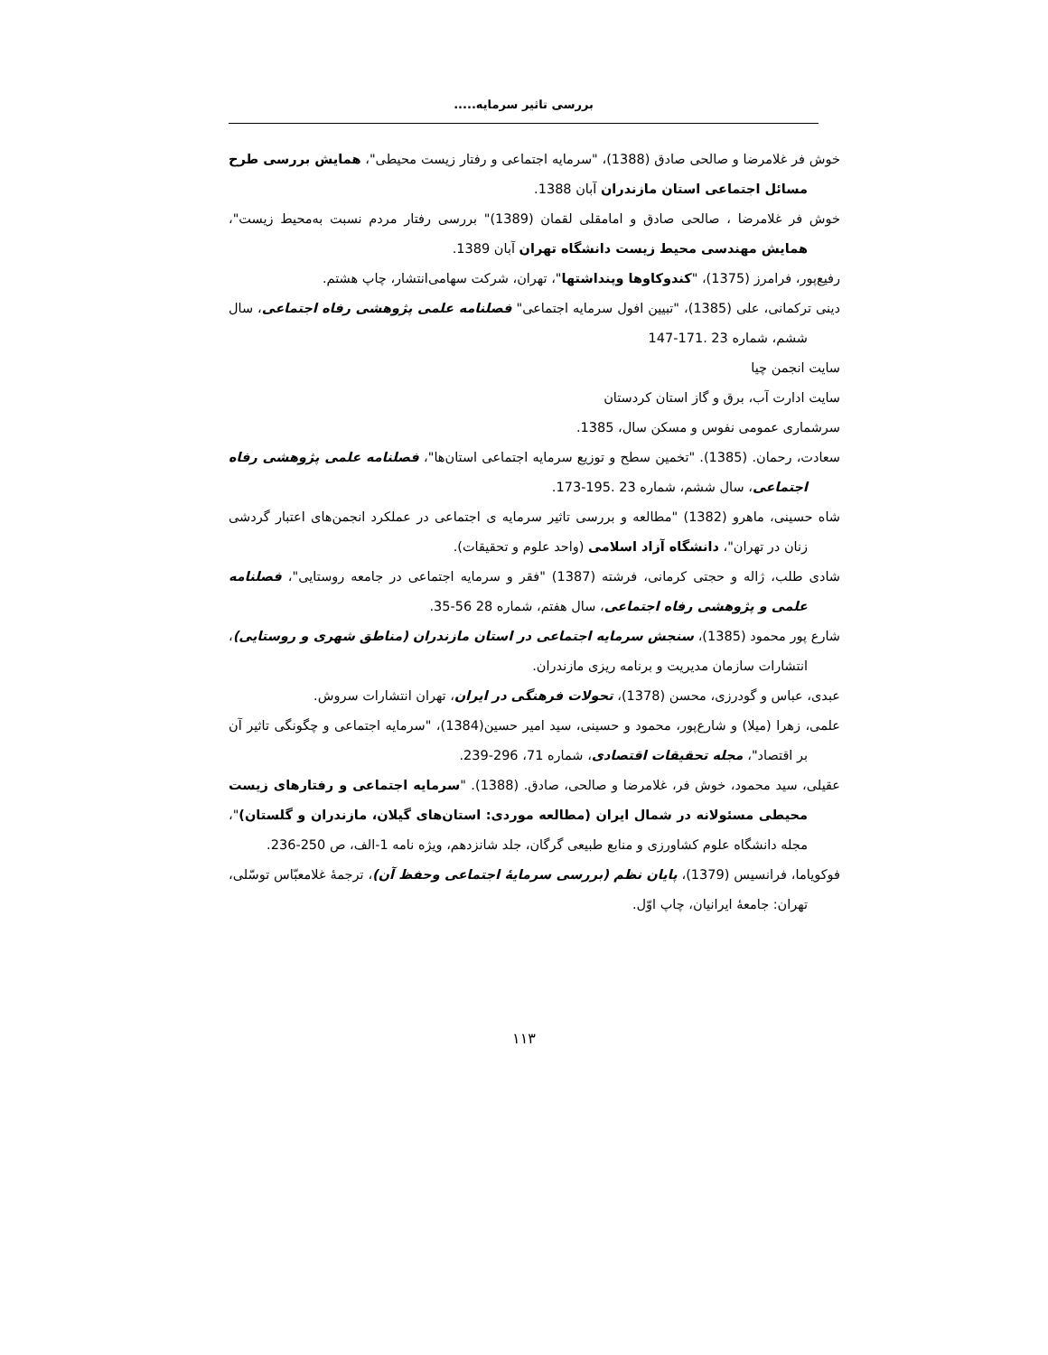بررسی تاثیر سرمایه.....
خوش فر غلامرضا و صالحی صادق (1388)، "سرمایه اجتماعی و رفتار زیست محیطی"، همایش بررسی طرح مسائل اجتماعی استان مازندران آبان 1388.
خوش فر غلامرضا ، صالحی صادق و امامقلی لقمان (1389)" بررسی رفتار مردم نسبت به‌محیط زیست"، همایش مهندسی محیط زیست دانشگاه تهران آبان 1389.
رفیع‌پور، فرامرز (1375)، "کندوکاوها وپنداشتها"، تهران، شرکت سهامی‌انتشار، چاپ هشتم.
دینی ترکمانی، علی (1385)، "تبیین افول سرمایه اجتماعی" فصلنامه علمی پژوهشی رفاه اجتماعی، سال ششم، شماره 23 .171-147
سایت انجمن چیا
سایت ادارت آب، برق و گاز استان کردستان
سرشماری عمومی نفوس و مسکن سال، 1385.
سعادت، رحمان. (1385). "تخمین سطح و توزیع سرمایه اجتماعی استان‌ها"، فصلنامه علمی پژوهشی رفاه اجتماعی، سال ششم، شماره 23 .195-173.
شاه حسینی، ماهرو (1382) "مطالعه و بررسی تاثیر سرمایه ی اجتماعی در عملکرد انجمن‌های اعتبار گردشی زنان در تهران"، دانشگاه آزاد اسلامی (واحد علوم و تحقیقات).
شادی طلب، ژاله و حجتی کرمانی، فرشته (1387) "فقر و سرمایه اجتماعی در جامعه روستایی"، فصلنامه علمی و پژوهشی رفاه اجتماعی، سال هفتم، شماره 28 56-35.
شارع پور محمود (1385)، سنجش سرمایه اجتماعی در استان مازندران (مناطق شهری و روستایی)، انتشارات سازمان مدیریت و برنامه ریزی مازندران.
عبدی، عباس و گودرزی، محسن (1378)، تحولات فرهنگی در ایران، تهران انتشارات سروش.
علمی، زهرا (میلا) و شارع‌پور، محمود و حسینی، سید امیر حسین(1384)، "سرمایه اجتماعی و چگونگی تاثیر آن بر اقتصاد"، مجله تحقیقات اقتصادی، شماره 71، 296-239.
عقیلی، سید محمود، خوش فر، غلامرضا و صالحی، صادق. (1388). "سرمایه اجتماعی و رفتارهای زیست محیطی مسئولانه در شمال ایران (مطالعه موردی: استان‌های گیلان، مازندران و گلستان)"، مجله دانشگاه علوم کشاورزی و منابع طبیعی گرگان، جلد شانزدهم، ویژه نامه 1-الف، ص 250-236.
فوکویاما، فرانسیس (1379)، پایان نظم (بررسی سرمایهٔ اجتماعی وحفظ آن)، ترجمهٔ غلامعبّاس توسّلی، تهران: جامعهٔ ایرانیان، چاپ اوّل.
۱۱۳